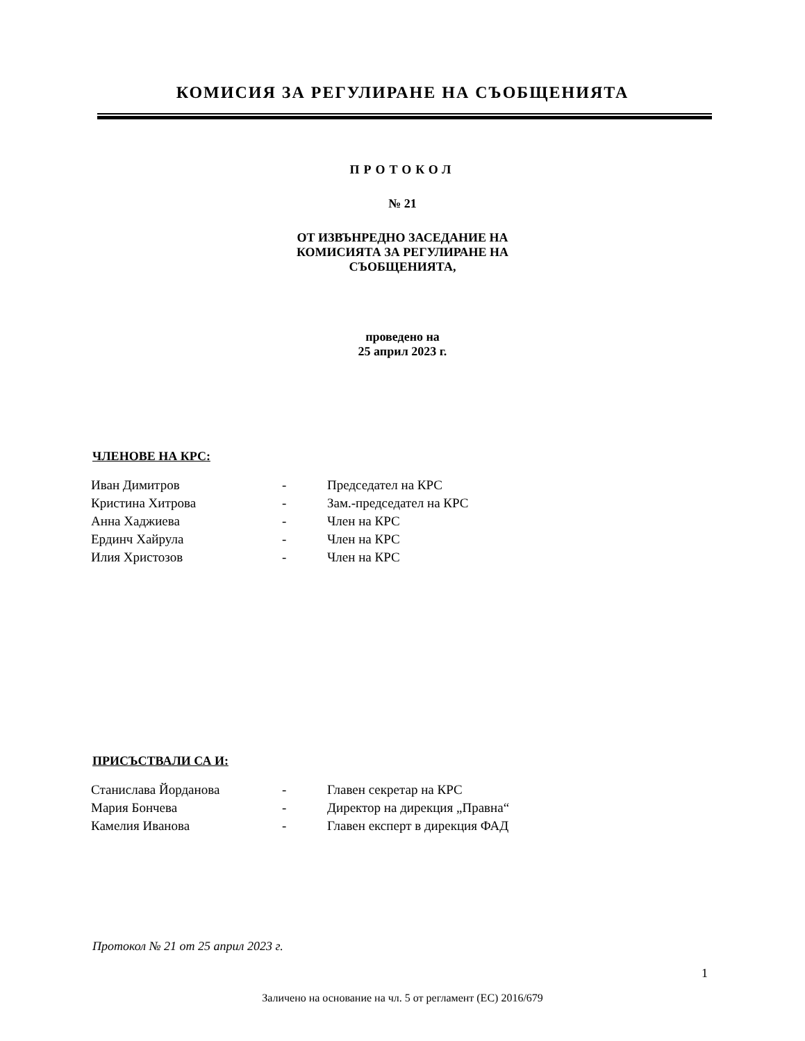КОМИСИЯ ЗА РЕГУЛИРАНЕ НА СЪОБЩЕНИЯТА
ПРОТОКОЛ
№ 21
ОТ ИЗВЪНРЕДНО ЗАСЕДАНИЕ НА
КОМИСИЯТА ЗА РЕГУЛИРАНЕ НА
СЪОБЩЕНИЯТА,
проведено на
25 април 2023 г.
ЧЛЕНОВЕ НА КРС:
| Иван Димитров | - | Председател на КРС |
| Кристина Хитрова | - | Зам.-председател на КРС |
| Анна Хаджиева | - | Член на КРС |
| Ердинч Хайрула | - | Член на КРС |
| Илия Христозов | - | Член на КРС |
ПРИСЪСТВАЛИ СА И:
| Станислава Йорданова | - | Главен секретар на КРС |
| Мария Бончева | - | Директор на дирекция „Правна“ |
| Камелия Иванова | - | Главен експерт в дирекция ФАД |
Протокол № 21 от 25 април 2023 г.
1
Заличено на основание на чл. 5 от регламент (ЕС) 2016/679